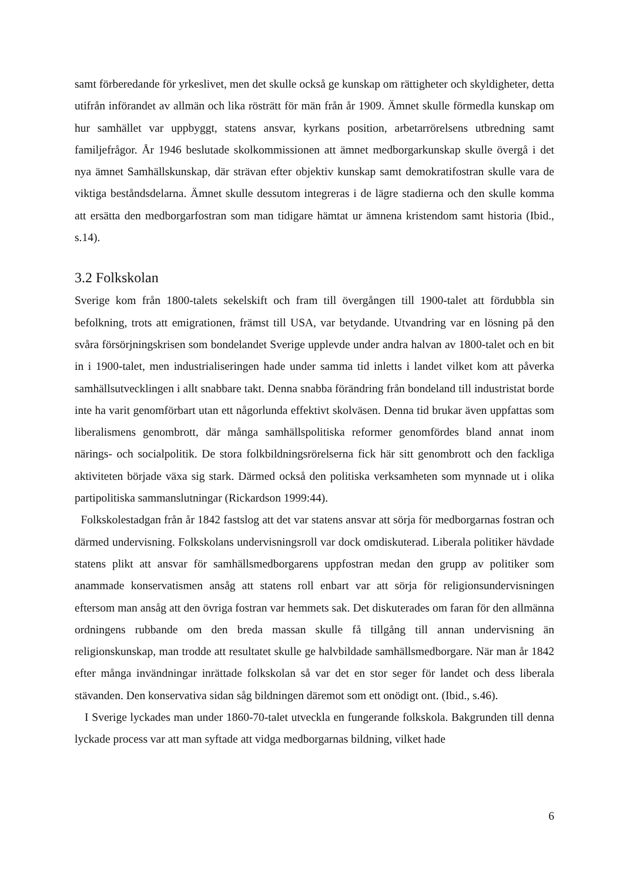samt förberedande för yrkeslivet, men det skulle också ge kunskap om rättigheter och skyldigheter, detta utifrån införandet av allmän och lika rösträtt för män från år 1909. Ämnet skulle förmedla kunskap om hur samhället var uppbyggt, statens ansvar, kyrkans position, arbetarrörelsens utbredning samt familjefrågor. År 1946 beslutade skolkommissionen att ämnet medborgarkunskap skulle övergå i det nya ämnet Samhällskunskap, där strävan efter objektiv kunskap samt demokratifostran skulle vara de viktiga beståndsdelarna. Ämnet skulle dessutom integreras i de lägre stadierna och den skulle komma att ersätta den medborgarfostran som man tidigare hämtat ur ämnena kristendom samt historia (Ibid., s.14).
3.2 Folkskolan
Sverige kom från 1800-talets sekelskift och fram till övergången till 1900-talet att fördubbla sin befolkning, trots att emigrationen, främst till USA, var betydande. Utvandring var en lösning på den svåra försörjningskrisen som bondelandet Sverige upplevde under andra halvan av 1800-talet och en bit in i 1900-talet, men industrialiseringen hade under samma tid inletts i landet vilket kom att påverka samhällsutvecklingen i allt snabbare takt. Denna snabba förändring från bondeland till industristat borde inte ha varit genomförbart utan ett någorlunda effektivt skolväsen. Denna tid brukar även uppfattas som liberalismens genombrott, där många samhällspolitiska reformer genomfördes bland annat inom närings- och socialpolitik. De stora folkbildningsrörelserna fick här sitt genombrott och den fackliga aktiviteten började växa sig stark. Därmed också den politiska verksamheten som mynnade ut i olika partipolitiska sammanslutningar (Rickardson 1999:44).
Folkskolestadgan från år 1842 fastslog att det var statens ansvar att sörja för medborgarnas fostran och därmed undervisning. Folkskolans undervisningsroll var dock omdiskuterad. Liberala politiker hävdade statens plikt att ansvar för samhällsmedborgarens uppfostran medan den grupp av politiker som anammade konservatismen ansåg att statens roll enbart var att sörja för religionsundervisningen eftersom man ansåg att den övriga fostran var hemmets sak. Det diskuterades om faran för den allmänna ordningens rubbande om den breda massan skulle få tillgång till annan undervisning än religionskunskap, man trodde att resultatet skulle ge halvbildade samhällsmedborgare. När man år 1842 efter många invändningar inrättade folkskolan så var det en stor seger för landet och dess liberala stävanden. Den konservativa sidan såg bildningen däremot som ett onödigt ont. (Ibid., s.46).
I Sverige lyckades man under 1860-70-talet utveckla en fungerande folkskola. Bakgrunden till denna lyckade process var att man syftade att vidga medborgarnas bildning, vilket hade
6